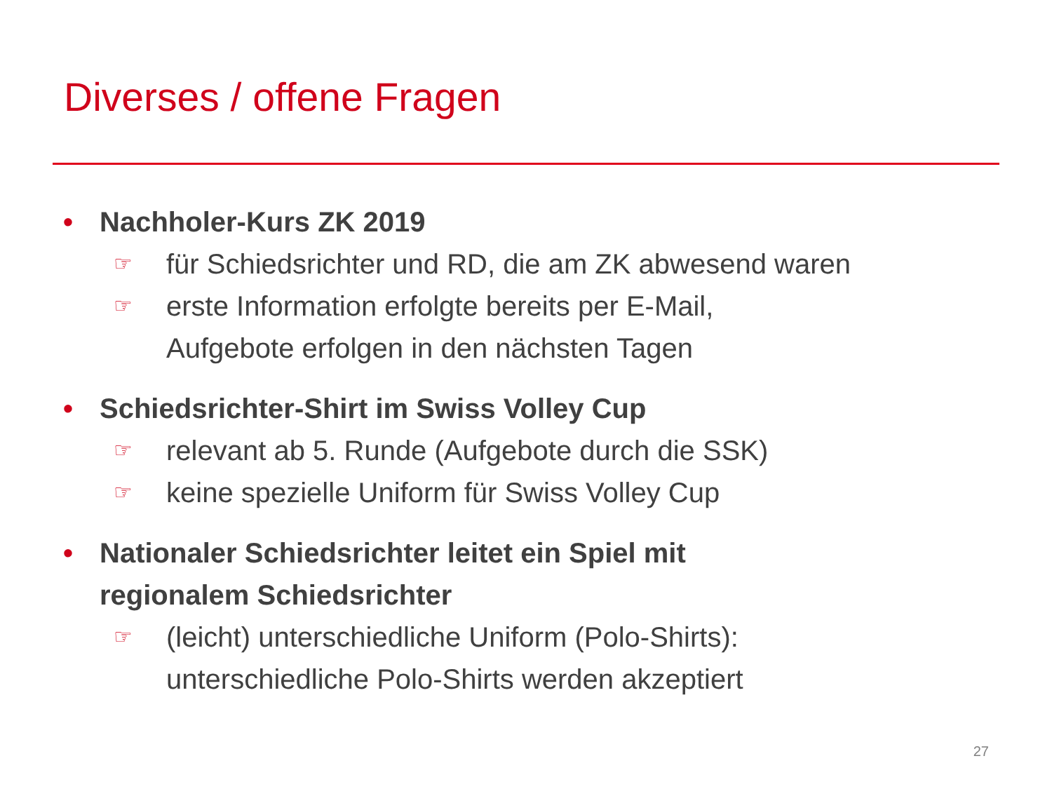Diverses / offene Fragen
• Nachholer-Kurs ZK 2019
☞ für Schiedsrichter und RD, die am ZK abwesend waren
☞ erste Information erfolgte bereits per E-Mail,
Aufgebote erfolgen in den nächsten Tagen
• Schiedsrichter-Shirt im Swiss Volley Cup
☞ relevant ab 5. Runde (Aufgebote durch die SSK)
☞ keine spezielle Uniform für Swiss Volley Cup
• Nationaler Schiedsrichter leitet ein Spiel mit
regionalem Schiedsrichter
☞ (leicht) unterschiedliche Uniform (Polo-Shirts):
unterschiedliche Polo-Shirts werden akzeptiert
27